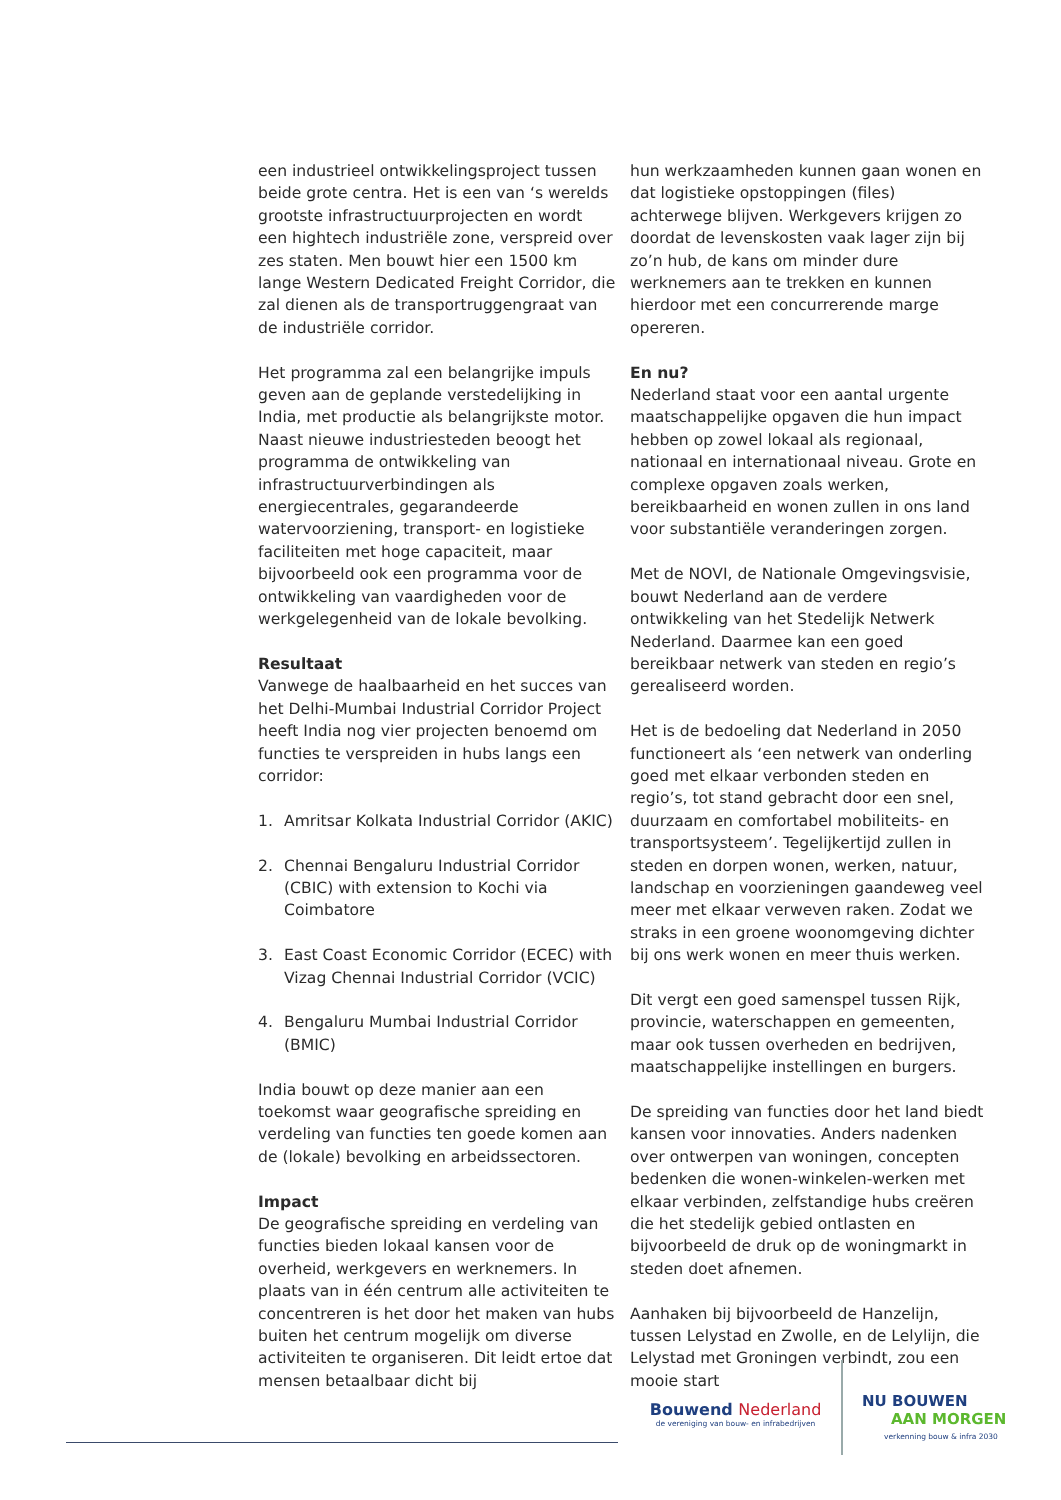een industrieel ontwikkelingsproject tussen beide grote centra. Het is een van ‘s werelds grootste infrastructuurprojecten en wordt een hightech industriële zone, verspreid over zes staten. Men bouwt hier een 1500 km lange Western Dedicated Freight Corridor, die zal dienen als de transportruggengraat van de industriële corridor.
Het programma zal een belangrijke impuls geven aan de geplande verstedelijking in India, met productie als belangrijkste motor. Naast nieuwe industriesteden beoogt het programma de ontwikkeling van infrastructuurverbindingen als energiecentrales, gegarandeerde watervoorziening, transport- en logistieke faciliteiten met hoge capaciteit, maar bijvoorbeeld ook een programma voor de ontwikkeling van vaardigheden voor de werkgelegenheid van de lokale bevolking.
Resultaat
Vanwege de haalbaarheid en het succes van het Delhi-Mumbai Industrial Corridor Project heeft India nog vier projecten benoemd om functies te verspreiden in hubs langs een corridor:
1. Amritsar Kolkata Industrial Corridor (AKIC)
2. Chennai Bengaluru Industrial Corridor (CBIC) with extension to Kochi via Coimbatore
3. East Coast Economic Corridor (ECEC) with Vizag Chennai Industrial Corridor (VCIC)
4. Bengaluru Mumbai Industrial Corridor (BMIC)
India bouwt op deze manier aan een toekomst waar geografische spreiding en verdeling van functies ten goede komen aan de (lokale) bevolking en arbeidssectoren.
Impact
De geografische spreiding en verdeling van functies bieden lokaal kansen voor de overheid, werkgevers en werknemers. In plaats van in één centrum alle activiteiten te concentreren is het door het maken van hubs buiten het centrum mogelijk om diverse activiteiten te organiseren. Dit leidt ertoe dat mensen betaalbaar dicht bij
hun werkzaamheden kunnen gaan wonen en dat logistieke opstoppingen (files) achterwege blijven. Werkgevers krijgen zo doordat de levenskosten vaak lager zijn bij zo’n hub, de kans om minder dure werknemers aan te trekken en kunnen hierdoor met een concurrerende marge opereren.
En nu?
Nederland staat voor een aantal urgente maatschappelijke opgaven die hun impact hebben op zowel lokaal als regionaal, nationaal en internationaal niveau. Grote en complexe opgaven zoals werken, bereikbaarheid en wonen zullen in ons land voor substantiële veranderingen zorgen.
Met de NOVI, de Nationale Omgevingsvisie, bouwt Nederland aan de verdere ontwikkeling van het Stedelijk Netwerk Nederland. Daarmee kan een goed bereikbaar netwerk van steden en regio’s gerealiseerd worden.
Het is de bedoeling dat Nederland in 2050 functioneert als ‘een netwerk van onderling goed met elkaar verbonden steden en regio’s, tot stand gebracht door een snel, duurzaam en comfortabel mobiliteits- en transportsysteem’. Tegelijkertijd zullen in steden en dorpen wonen, werken, natuur, landschap en voorzieningen gaandeweg veel meer met elkaar verweven raken. Zodat we straks in een groene woonomgeving dichter bij ons werk wonen en meer thuis werken.
Dit vergt een goed samenspel tussen Rijk, provincie, waterschappen en gemeenten, maar ook tussen overheden en bedrijven, maatschappelijke instellingen en burgers.
De spreiding van functies door het land biedt kansen voor innovaties. Anders nadenken over ontwerpen van woningen, concepten bedenken die wonen-winkelen-werken met elkaar verbinden, zelfstandige hubs creëren die het stedelijk gebied ontlasten en bijvoorbeeld de druk op de woningmarkt in steden doet afnemen.
Aanhaken bij bijvoorbeeld de Hanzelijn, tussen Lelystad en Zwolle, en de Lelylijn, die Lelystad met Groningen verbindt, zou een mooie start
Bouwend Nederland
de vereniging van bouw- en infrabedrijven
NU BOUWEN
AAN MORGEN
verkenning bouw & infra 2030